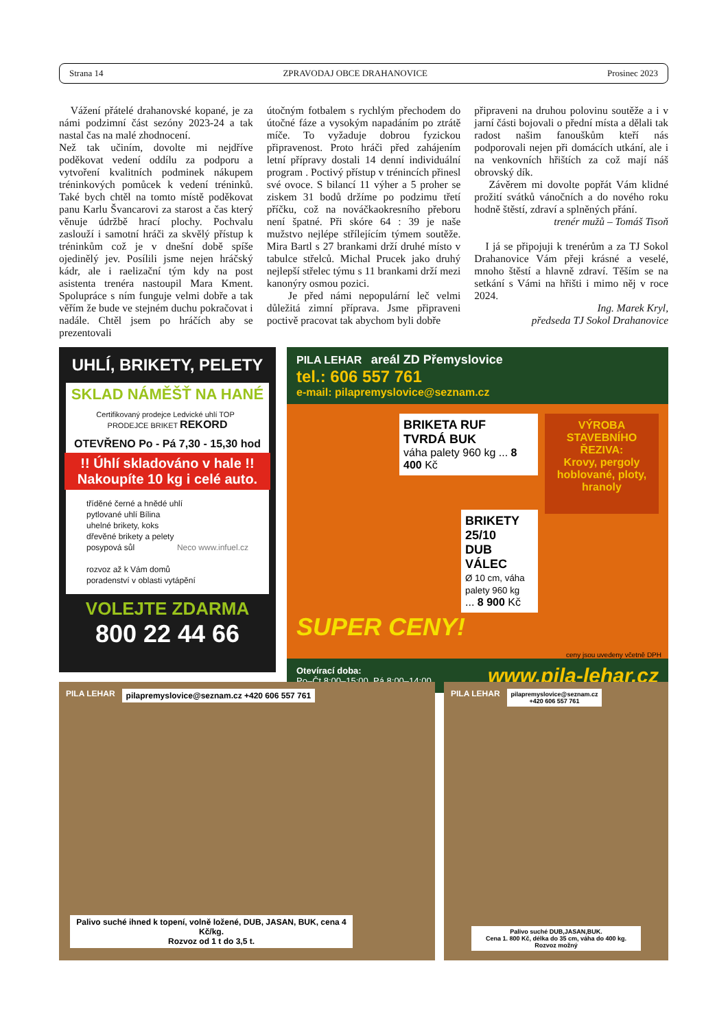Strana 14 ZPRAVODAJ OBCE DRAHANOVICE Prosinec 2023
Vážení přátelé drahanovské kopané, je za námi podzimní část sezóny 2023-24 a tak nastal čas na malé zhodnocení.
Než tak učiním, dovolte mi nejdříve poděkovat vedení oddílu za podporu a vytvoření kvalitních podminek nákupem tréninkových pomůcek k vedení tréninků. Také bych chtěl na tomto místě poděkovat panu Karlu Švancarovi za starost a čas který věnuje údržbě hrací plochy. Pochvalu zaslouží i samotní hráči za skvělý přístup k tréninkům což je v dnešní době spíše ojedinělý jev. Posílili jsme nejen hráčský kádr, ale i raelizační tým kdy na post asistenta trenéra nastoupil Mara Kment. Spolupráce s ním funguje velmi dobře a tak věřím že bude ve stejném duchu pokračovat i nadále. Chtěl jsem po hráčích aby se prezentovali
útočným fotbalem s rychlým přechodem do útočné fáze a vysokým napadáním po ztrátě míče. To vyžaduje dobrou fyzickou připravenost. Proto hráči před zahájením letní přípravy dostali 14 denní individuální program . Poctivý přístup v trénincích přinesl své ovoce. S bilancí 11 výher a 5 proher se ziskem 31 bodů držíme po podzimu třetí příčku, což na nováčkaokresního přeboru není špatné. Při skóre 64 : 39 je naše mužstvo nejlépe střílejícím týmem soutěže. Mira Bartl s 27 brankami drží druhé místo v tabulce střelců. Michal Prucek jako druhý nejlepší střelec týmu s 11 brankami drží mezi kanonýry osmou pozici.
Je před námi nepopulární leč velmi důležitá zimní příprava. Jsme připraveni poctivě pracovat tak abychom byli dobře
připraveni na druhou polovinu soutěže a i v jarní části bojovali o přední místa a dělali tak radost našim fanouškům kteří nás podporovali nejen při domácích utkání, ale i na venkovních hřištích za což mají náš obrovský dík.
Závěrem mi dovolte popřát Vám klidné prožití svátků vánočních a do nového roku hodně štěstí, zdraví a splněných přání.
trenér mužů – Tomáš Tisoň
I já se připojuji k trenérům a za TJ Sokol Drahanovice Vám přeji krásné a veselé, mnoho štěstí a hlavně zdraví. Těším se na setkání s Vámi na hřišti i mimo něj v roce 2024.
Ing. Marek Kryl,
předseda TJ Sokol Drahanovice
UHLÍ, BRIKETY, PELETY
SKLAD NÁMĚŠŤ NA HANÉ
Certifikovaný prodejce Ledvické uhlí TOP PRODEJCE BRIKET REKORD
OTEVŘENO Po - Pá 7,30 - 15,30 hod
!! Úhlí skladováno v hale !!
Nakoupíte 10 kg i celé auto.
tříděné černé a hnědé uhlí
pytlované uhlí Bílina
uhelné brikety, koks
dřevěné brikety a pelety
posypová sůl Neco www.infuel.cz
rozvoz až k Vám domů
poradenství v oblasti vytápění
VOLEJTE ZDARMA
800 22 44 66
PILA LEHAR areál ZD Přemyslovice
tel.: 606 557 761
e-mail: pilapremyslovice@seznam.cz
BRIKETA RUF
TVRDÁ BUK
váha palety 960 kg ... 8 400 Kč
BRIKETY 25/10
DUB VÁLEC
Ø 10 cm, váha palety 960 kg
... 8 900 Kč
SUPER CENY!
VÝROBA STAVEBNÍHO ŘEZIVA:
Krovy, pergoly hoblované, ploty, hranoly
ceny jsou uvedeny včetně DPH
Otevírací doba:
Po–Čt 8:00–15:00, Pá 8:00–14:00. www.pila-lehar.cz
PILA LEHAR
pilapremyslovice@seznam.cz +420 606 557 761
Palivo suché ihned k topení, volně ložené, DUB, JASAN, BUK, cena 4 Kč/kg.
Rozvoz od 1 t do 3,5 t.
PILA LEHAR
pilapremyslovice@seznam.cz
+420 606 557 761
Palivo suché DUB,JASAN,BUK.
Cena 1. 800 Kč, délka do 35 cm, váha do 400 kg.
Rozvoz možný